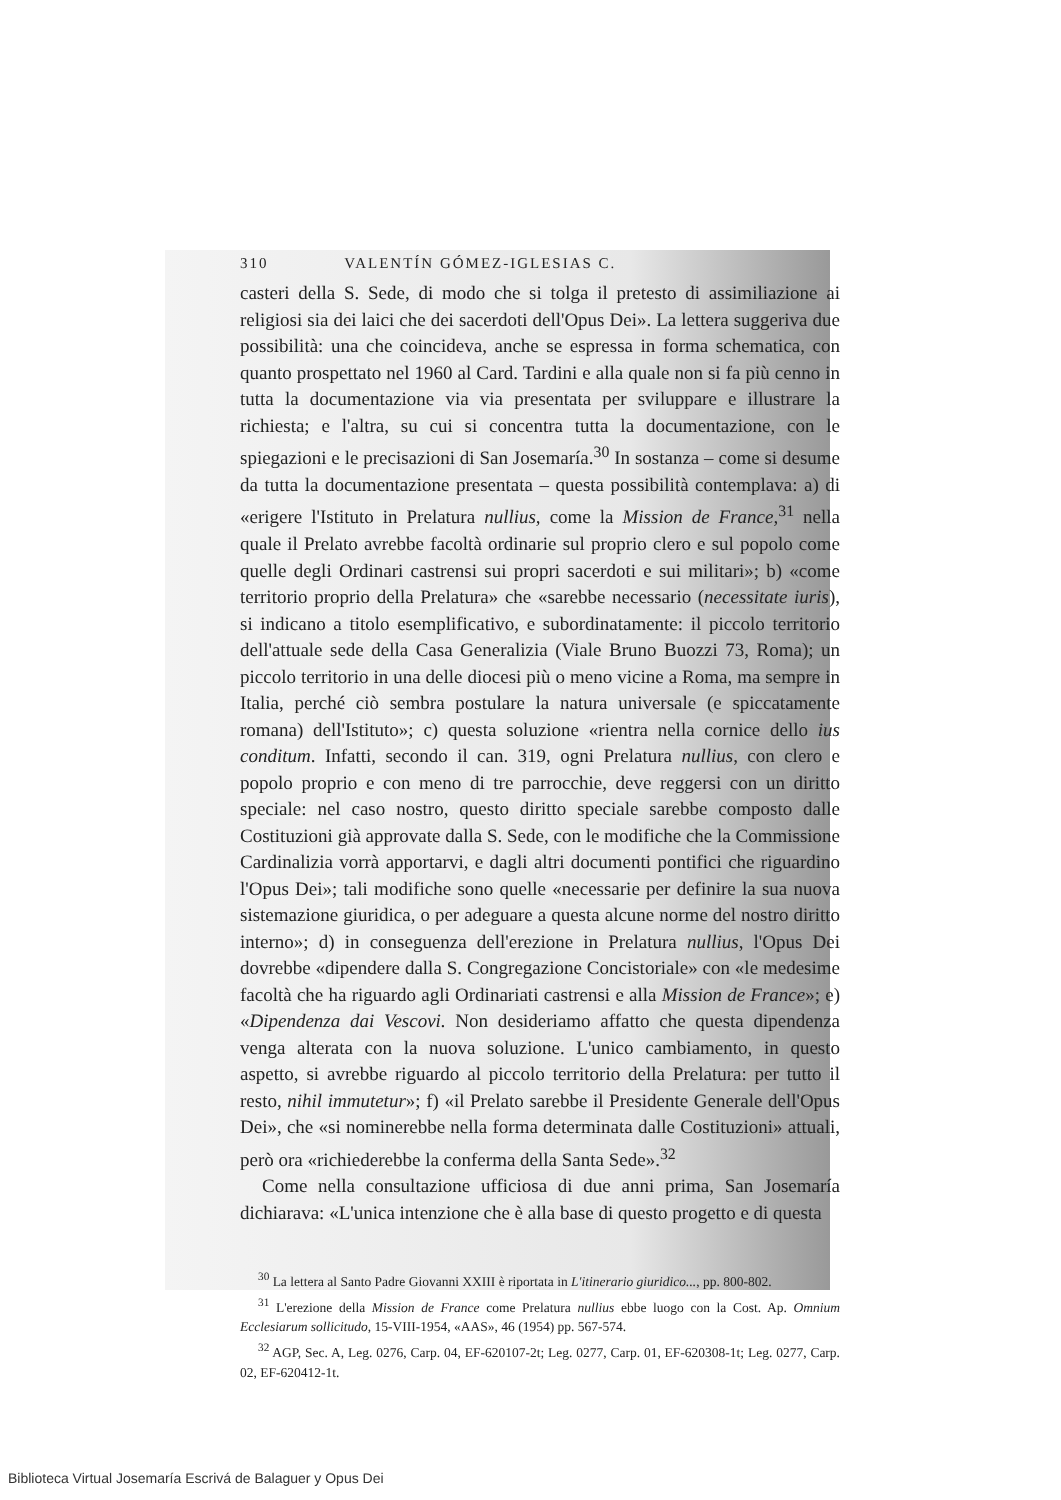310 VALENTÍN GÓMEZ-IGLESIAS C.
casteri della S. Sede, di modo che si tolga il pretesto di assimiliazione ai religiosi sia dei laici che dei sacerdoti dell'Opus Dei». La lettera suggeriva due possibilità: una che coincideva, anche se espressa in forma schematica, con quanto prospettato nel 1960 al Card. Tardini e alla quale non si fa più cenno in tutta la documentazione via via presentata per sviluppare e illustrare la richiesta; e l'altra, su cui si concentra tutta la documentazione, con le spiegazioni e le precisazioni di San Josemaría.<sup>30</sup> In sostanza – come si desume da tutta la documentazione presentata – questa possibilità contemplava: a) di «erigere l'Istituto in Prelatura nullius, come la Mission de France,<sup>31</sup> nella quale il Prelato avrebbe facoltà ordinarie sul proprio clero e sul popolo come quelle degli Ordinari castrensi sui propri sacerdoti e sui militari»; b) «come territorio proprio della Prelatura» che «sarebbe necessario (necessitate iuris), si indicano a titolo esemplificativo, e subordinatamente: il piccolo territorio dell'attuale sede della Casa Generalizia (Viale Bruno Buozzi 73, Roma); un piccolo territorio in una delle diocesi più o meno vicine a Roma, ma sempre in Italia, perché ciò sembra postulare la natura universale (e spiccatamente romana) dell'Istituto»; c) questa soluzione «rientra nella cornice dello ius conditum. Infatti, secondo il can. 319, ogni Prelatura nullius, con clero e popolo proprio e con meno di tre parrocchie, deve reggersi con un diritto speciale: nel caso nostro, questo diritto speciale sarebbe composto dalle Costituzioni già approvate dalla S. Sede, con le modifiche che la Commissione Cardinalizia vorrà apportarvi, e dagli altri documenti pontifici che riguardino l'Opus Dei»; tali modifiche sono quelle «necessarie per definire la sua nuova sistemazione giuridica, o per adeguare a questa alcune norme del nostro diritto interno»; d) in conseguenza dell'erezione in Prelatura nullius, l'Opus Dei dovrebbe «dipendere dalla S. Congregazione Concistoriale» con «le medesime facoltà che ha riguardo agli Ordinariati castrensi e alla Mission de France»; e) «Dipendenza dai Vescovi. Non desideriamo affatto che questa dipendenza venga alterata con la nuova soluzione. L'unico cambiamento, in questo aspetto, si avrebbe riguardo al piccolo territorio della Prelatura: per tutto il resto, nihil immutetur»; f) «il Prelato sarebbe il Presidente Generale dell'Opus Dei», che «si nominerebbe nella forma determinata dalle Costituzioni» attuali, però ora «richiederebbe la conferma della Santa Sede».<sup>32</sup>
Come nella consultazione ufficiosa di due anni prima, San Josemaría dichiarava: «L'unica intenzione che è alla base di questo progetto e di questa
<sup>30</sup> La lettera al Santo Padre Giovanni XXIII è riportata in L'itinerario giuridico..., pp. 800-802.
<sup>31</sup> L'erezione della Mission de France come Prelatura nullius ebbe luogo con la Cost. Ap. Omnium Ecclesiarum sollicitudo, 15-VIII-1954, «AAS», 46 (1954) pp. 567-574.
<sup>32</sup> AGP, Sec. A, Leg. 0276, Carp. 04, EF-620107-2t; Leg. 0277, Carp. 01, EF-620308-1t; Leg. 0277, Carp. 02, EF-620412-1t.
Biblioteca Virtual Josemaría Escrivá de Balaguer y Opus Dei